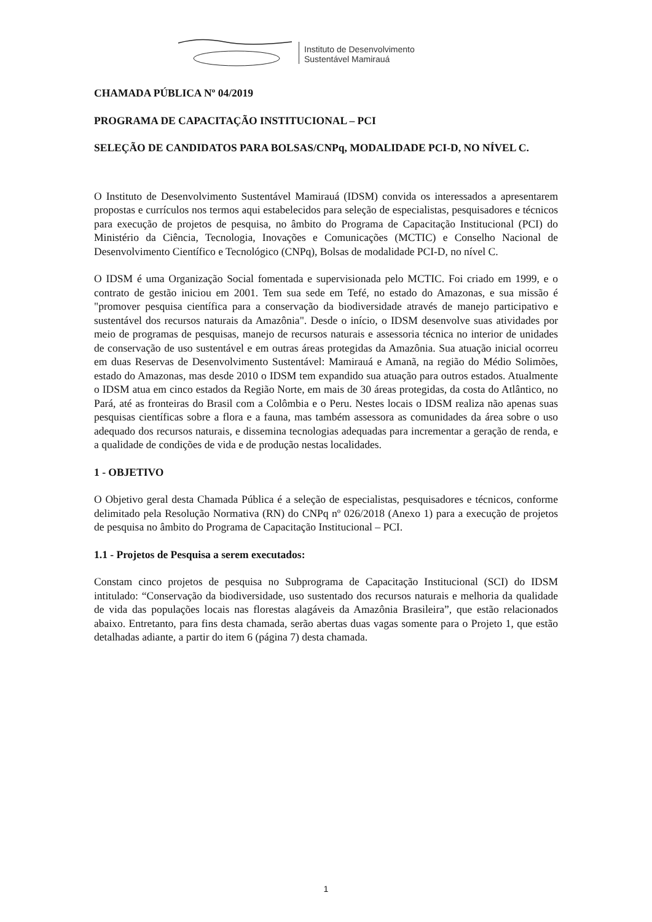Instituto de Desenvolvimento
Sustentável Mamirauá
CHAMADA PÚBLICA Nº 04/2019
PROGRAMA DE CAPACITAÇÃO INSTITUCIONAL – PCI
SELEÇÃO DE CANDIDATOS PARA BOLSAS/CNPq, MODALIDADE PCI-D, NO NÍVEL C.
O Instituto de Desenvolvimento Sustentável Mamirauá (IDSM) convida os interessados a apresentarem propostas e currículos nos termos aqui estabelecidos para seleção de especialistas, pesquisadores e técnicos para execução de projetos de pesquisa, no âmbito do Programa de Capacitação Institucional (PCI) do Ministério da Ciência, Tecnologia, Inovações e Comunicações (MCTIC) e Conselho Nacional de Desenvolvimento Científico e Tecnológico (CNPq), Bolsas de modalidade PCI-D, no nível C.
O IDSM é uma Organização Social fomentada e supervisionada pelo MCTIC. Foi criado em 1999, e o contrato de gestão iniciou em 2001. Tem sua sede em Tefé, no estado do Amazonas, e sua missão é "promover pesquisa científica para a conservação da biodiversidade através de manejo participativo e sustentável dos recursos naturais da Amazônia". Desde o início, o IDSM desenvolve suas atividades por meio de programas de pesquisas, manejo de recursos naturais e assessoria técnica no interior de unidades de conservação de uso sustentável e em outras áreas protegidas da Amazônia. Sua atuação inicial ocorreu em duas Reservas de Desenvolvimento Sustentável: Mamirauá e Amanã, na região do Médio Solimões, estado do Amazonas, mas desde 2010 o IDSM tem expandido sua atuação para outros estados. Atualmente o IDSM atua em cinco estados da Região Norte, em mais de 30 áreas protegidas, da costa do Atlântico, no Pará, até as fronteiras do Brasil com a Colômbia e o Peru. Nestes locais o IDSM realiza não apenas suas pesquisas científicas sobre a flora e a fauna, mas também assessora as comunidades da área sobre o uso adequado dos recursos naturais, e dissemina tecnologias adequadas para incrementar a geração de renda, e a qualidade de condições de vida e de produção nestas localidades.
1 - OBJETIVO
O Objetivo geral desta Chamada Pública é a seleção de especialistas, pesquisadores e técnicos, conforme delimitado pela Resolução Normativa (RN) do CNPq nº 026/2018 (Anexo 1) para a execução de projetos de pesquisa no âmbito do Programa de Capacitação Institucional – PCI.
1.1 - Projetos de Pesquisa a serem executados:
Constam cinco projetos de pesquisa no Subprograma de Capacitação Institucional (SCI) do IDSM intitulado: “Conservação da biodiversidade, uso sustentado dos recursos naturais e melhoria da qualidade de vida das populações locais nas florestas alagáveis da Amazônia Brasileira”, que estão relacionados abaixo. Entretanto, para fins desta chamada, serão abertas duas vagas somente para o Projeto 1, que estão detalhadas adiante, a partir do item 6 (página 7) desta chamada.
1